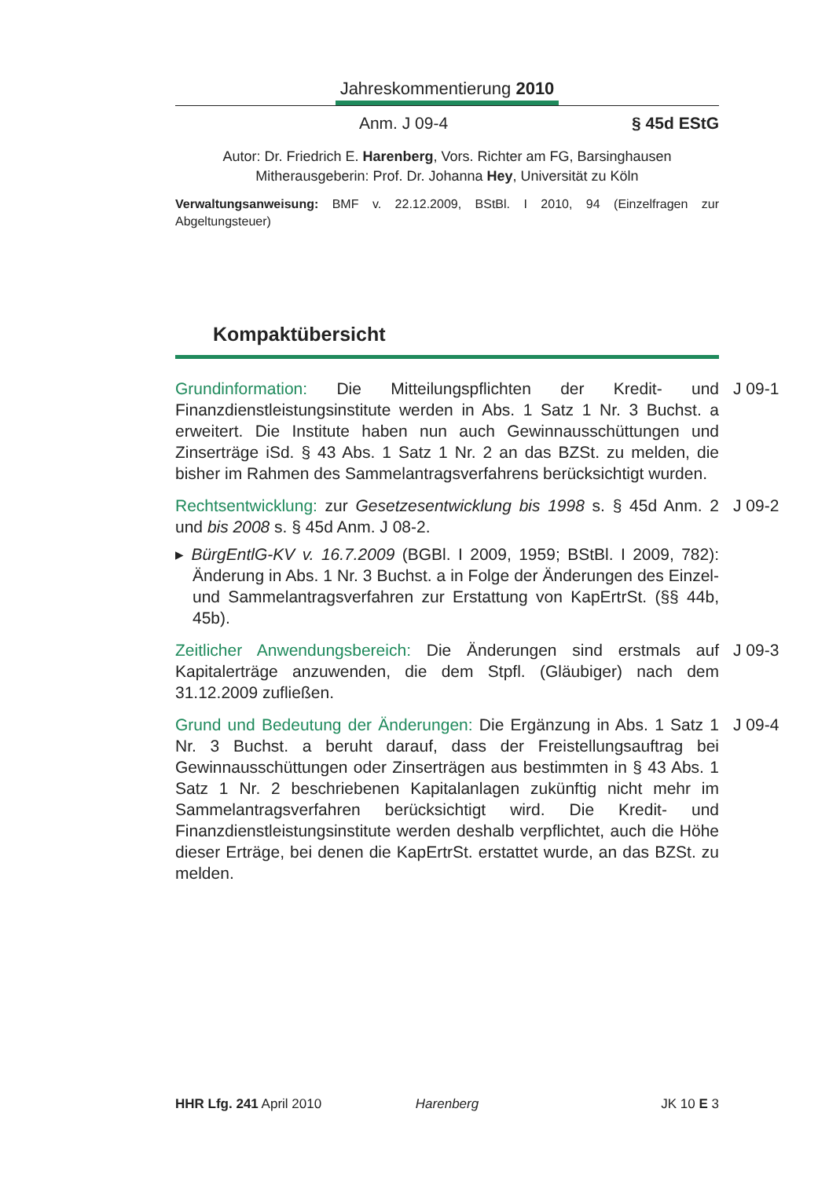Jahreskommentierung 2010
Anm. J 09-4 § 45d EStG
Autor: Dr. Friedrich E. Harenberg, Vors. Richter am FG, Barsinghausen
Mitherausgeberin: Prof. Dr. Johanna Hey, Universität zu Köln
Verwaltungsanweisung: BMF v. 22.12.2009, BStBl. I 2010, 94 (Einzelfragen zur Abgeltungsteuer)
Kompaktübersicht
Grundinformation: Die Mitteilungspflichten der Kredit- und Finanzdienstleistungsinstitute werden in Abs. 1 Satz 1 Nr. 3 Buchst. a erweitert. Die Institute haben nun auch Gewinnausschüttungen und Zinserträge iSd. § 43 Abs. 1 Satz 1 Nr. 2 an das BZSt. zu melden, die bisher im Rahmen des Sammelantragsverfahrens berücksichtigt wurden.
J 09-1
Rechtsentwicklung: zur Gesetzesentwicklung bis 1998 s. § 45d Anm. 2 und bis 2008 s. § 45d Anm. J 08-2.
J 09-2
▸ BürgEntlG-KV v. 16.7.2009 (BGBl. I 2009, 1959; BStBl. I 2009, 782): Änderung in Abs. 1 Nr. 3 Buchst. a in Folge der Änderungen des Einzel- und Sammelantragsverfahren zur Erstattung von KapErtrSt. (§§ 44b, 45b).
Zeitlicher Anwendungsbereich: Die Änderungen sind erstmals auf Kapitalerträge anzuwenden, die dem Stpfl. (Gläubiger) nach dem 31.12.2009 zufließen.
J 09-3
Grund und Bedeutung der Änderungen: Die Ergänzung in Abs. 1 Satz 1 Nr. 3 Buchst. a beruht darauf, dass der Freistellungsauftrag bei Gewinnausschüttungen oder Zinserträgen aus bestimmten in § 43 Abs. 1 Satz 1 Nr. 2 beschriebenen Kapitalanlagen zukünftig nicht mehr im Sammelantragsverfahren berücksichtigt wird. Die Kredit- und Finanzdienstleistungsinstitute werden deshalb verpflichtet, auch die Höhe dieser Erträge, bei denen die KapErtrSt. erstattet wurde, an das BZSt. zu melden.
J 09-4
HHR Lfg. 241 April 2010 Harenberg JK 10 E 3